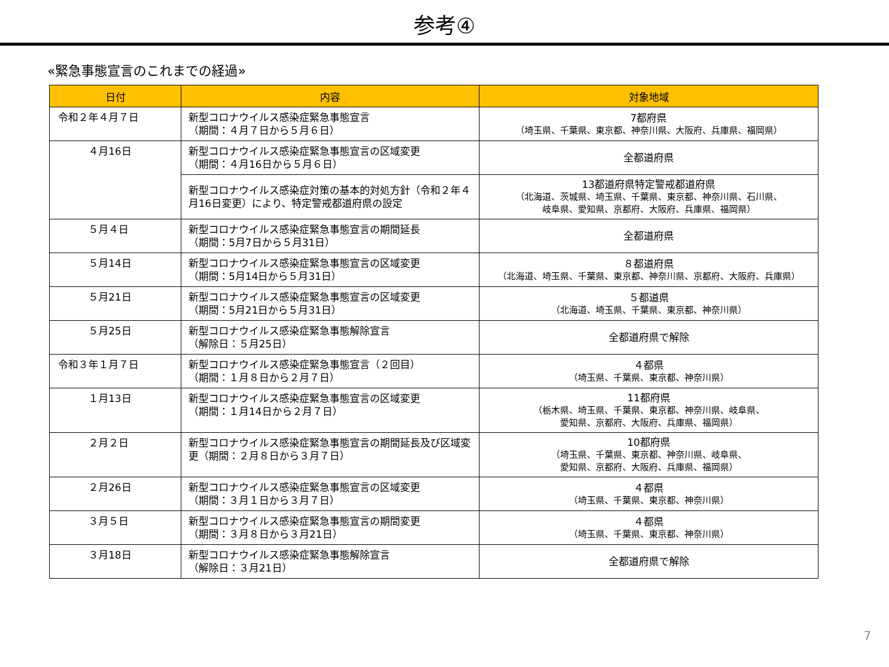参考④
«緊急事態宣言のこれまでの経過»
| 日付 | 内容 | 対象地域 |
| --- | --- | --- |
| 令和２年４月７日 | 新型コロナウイルス感染症緊急事態宣言 （期間：４月７日から５月６日） | 7都府県 （埼玉県、千葉県、東京都、神奈川県、大阪府、兵庫県、福岡県） |
| ４月16日 | 新型コロナウイルス感染症緊急事態宣言の区域変更 （期間：４月16日から５月６日） | 全都道府県 |
| | 新型コロナウイルス感染症対策の基本的対処方針（令和２年４月16日変更）により、特定警戒都道府県の設定 | 13都道府県特定警戒都道府県 （北海道、茨城県、埼玉県、千葉県、東京都、神奈川県、石川県、 岐阜県、愛知県、京都府、大阪府、兵庫県、福岡県） |
| ５月４日 | 新型コロナウイルス感染症緊急事態宣言の期間延長 （期間：5月7日から５月31日） | 全都道府県 |
| ５月14日 | 新型コロナウイルス感染症緊急事態宣言の区域変更 （期間：5月14日から５月31日） | ８都道府県 （北海道、埼玉県、千葉県、東京都、神奈川県、京都府、大阪府、兵庫県） |
| ５月21日 | 新型コロナウイルス感染症緊急事態宣言の区域変更 （期間：5月21日から５月31日） | ５都道県 （北海道、埼玉県、千葉県、東京都、神奈川県） |
| ５月25日 | 新型コロナウイルス感染症緊急事態解除宣言 （解除日：５月25日） | 全都道府県で解除 |
| 令和３年１月７日 | 新型コロナウイルス感染症緊急事態宣言（２回目） （期間：１月８日から２月７日） | ４都県 （埼玉県、千葉県、東京都、神奈川県） |
| １月13日 | 新型コロナウイルス感染症緊急事態宣言の区域変更 （期間：１月14日から２月７日） | 11都府県 （栃木県、埼玉県、千葉県、東京都、神奈川県、岐阜県、 愛知県、京都府、大阪府、兵庫県、福岡県） |
| ２月２日 | 新型コロナウイルス感染症緊急事態宣言の期間延長及び区域変更（期間：２月８日から３月７日） | 10都府県 （埼玉県、千葉県、東京都、神奈川県、岐阜県、 愛知県、京都府、大阪府、兵庫県、福岡県） |
| ２月26日 | 新型コロナウイルス感染症緊急事態宣言の区域変更 （期間：３月１日から３月７日） | ４都県 （埼玉県、千葉県、東京都、神奈川県） |
| ３月５日 | 新型コロナウイルス感染症緊急事態宣言の期間変更 （期間：３月８日から３月21日） | ４都県 （埼玉県、千葉県、東京都、神奈川県） |
| ３月18日 | 新型コロナウイルス感染症緊急事態解除宣言 （解除日：３月21日） | 全都道府県で解除 |
7